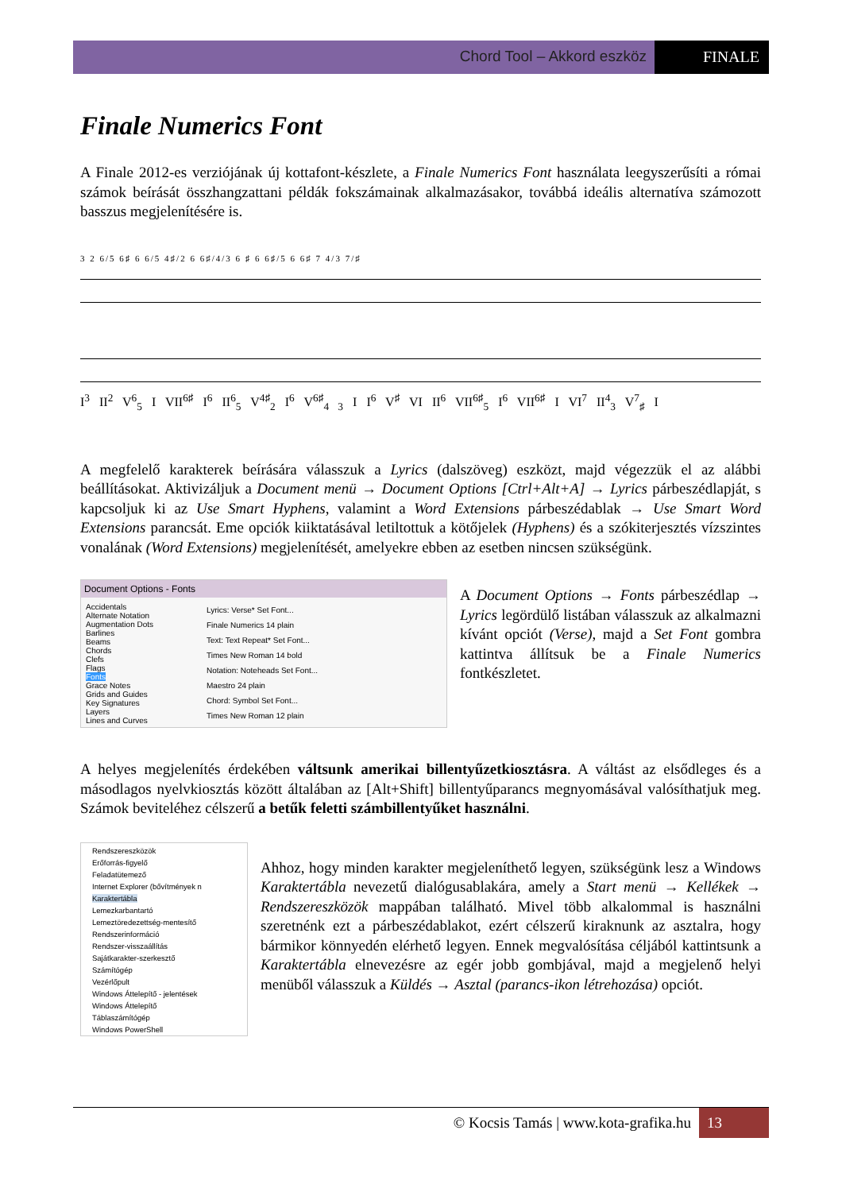Chord Tool – Akkord eszköz FINALE
Finale Numerics Font
A Finale 2012-es verziójának új kottafont-készlete, a Finale Numerics Font használata leegyszerűsíti a római számok beírását összhangzattani példák fokszámainak alkalmazásakor, továbbá ideális alternatíva számozott basszus megjelenítésére is.
3 2 6/5 6♯ 6 6/5 4♯/2 6 6♯/4/3 6 ♯ 6 6♯/5 6 6♯ 7 4/3 7/♯
I<sup>3</sup> II<sup>2</sup> V<sup>6</sup><sub>5</sub> I VII<sup>6♯</sup> I<sup>6</sup> II<sup>6</sup><sub>5</sub> V<sup>4♯</sup><sub>2</sub> I<sup>6</sup> V<sup>6♯</sup><sub>4 3</sub> I I<sup>6</sup> V<sup>♯</sup> VI II<sup>6</sup> VII<sup>6♯</sup><sub>5</sub> I<sup>6</sup> VII<sup>6♯</sup> I VI<sup>7</sup> II<sup>4</sup><sub>3</sub> V<sup>7</sup><sub>♯</sub> I
A megfelelő karakterek beírására válasszuk a Lyrics (dalszöveg) eszközt, majd végezzük el az alábbi beállításokat. Aktivizáljuk a Document menü → Document Options [Ctrl+Alt+A] → Lyrics párbeszédlapját, s kapcsoljuk ki az Use Smart Hyphens, valamint a Word Extensions párbeszédablak → Use Smart Word Extensions parancsát. Eme opciók kiiktatásával letiltottuk a kötőjelek (Hyphens) és a szókiterjesztés vízszintes vonalának (Word Extensions) megjelenítését, amelyekre ebben az esetben nincsen szükségünk.
Document Options - Fonts
Accidentals
Alternate Notation
Augmentation Dots
Barlines
Beams
Chords
Clefs
Flags
Fonts
Grace Notes
Grids and Guides
Key Signatures
Layers
Lines and Curves
Lyrics: Verse* Set Font...
Finale Numerics 14 plain
Text: Text Repeat* Set Font...
Times New Roman 14 bold
Notation: Noteheads Set Font...
Maestro 24 plain
Chord: Symbol Set Font...
Times New Roman 12 plain
A Document Options → Fonts párbeszédlap → Lyrics legördülő listában válasszuk az alkalmazni kívánt opciót (Verse), majd a Set Font gombra kattintva állítsuk be a Finale Numerics fontkészletet.
A helyes megjelenítés érdekében váltsunk amerikai billentyűzetkiosztásra. A váltást az elsődleges és a másodlagos nyelvkiosztás között általában az [Alt+Shift] billentyűparancs megnyomásával valósíthatjuk meg. Számok beviteléhez célszerű a betűk feletti számbillentyűket használni.
Rendszereszközök
Erőforrás-figyelő
Feladatütemező
Internet Explorer (bővítmények n
Karaktertábla
Lemezkarbantartó
Lemeztöredezettség-mentesítő
Rendszerinformáció
Rendszer-visszaállítás
Sajátkarakter-szerkesztő
Számítógép
Vezérlőpult
Windows Áttelepítő - jelentések
Windows Áttelepítő
Táblaszámítógép
Windows PowerShell
Ahhoz, hogy minden karakter megjeleníthető legyen, szükségünk lesz a Windows Karaktertábla nevezetű dialógusablakára, amely a Start menü → Kellékek → Rendszereszközök mappában található. Mivel több alkalommal is használni szeretnénk ezt a párbeszédablakot, ezért célszerű kiraknunk az asztalra, hogy bármikor könnyedén elérhető legyen. Ennek megvalósítása céljából kattintsunk a Karaktertábla elnevezésre az egér jobb gombjával, majd a megjelenő helyi menüből válasszuk a Küldés → Asztal (parancs-ikon létrehozása) opciót.
© Kocsis Tamás | www.kota-grafika.hu 13